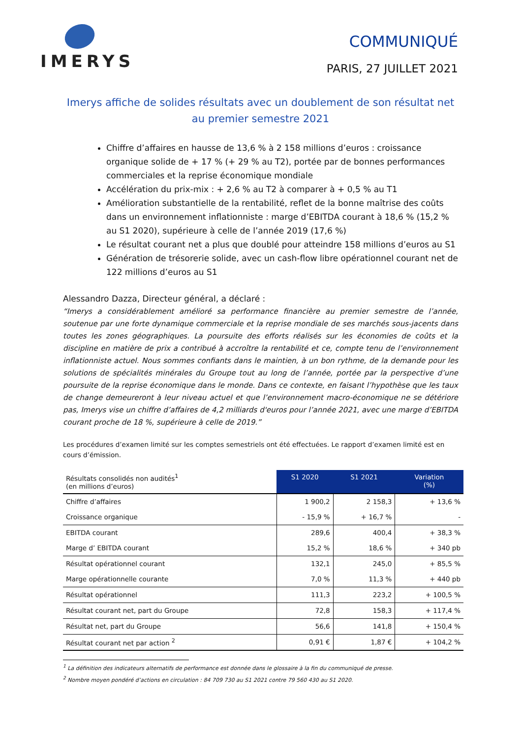IMERYS
COMMUNIQUÉ
PARIS, 27 JUILLET 2021
Imerys affiche de solides résultats avec un doublement de son résultat net
au premier semestre 2021
Chiffre d’affaires en hausse de 13,6 % à 2 158 millions d’euros : croissance organique solide de + 17 % (+ 29 % au T2), portée par de bonnes performances commerciales et la reprise économique mondiale
Accélération du prix-mix : + 2,6 % au T2 à comparer à + 0,5 % au T1
Amélioration substantielle de la rentabilité, reflet de la bonne maîtrise des coûts dans un environnement inflationniste : marge d’EBITDA courant à 18,6 % (15,2 % au S1 2020), supérieure à celle de l’année 2019 (17,6 %)
Le résultat courant net a plus que doublé pour atteindre 158 millions d’euros au S1
Génération de trésorerie solide, avec un cash-flow libre opérationnel courant net de 122 millions d’euros au S1
Alessandro Dazza, Directeur général, a déclaré :
“Imerys a considérablement amélioré sa performance financière au premier semestre de l’année, soutenue par une forte dynamique commerciale et la reprise mondiale de ses marchés sous-jacents dans toutes les zones géographiques. La poursuite des efforts réalisés sur les économies de coûts et la discipline en matière de prix a contribué à accroître la rentabilité et ce, compte tenu de l’environnement inflationniste actuel. Nous sommes confiants dans le maintien, à un bon rythme, de la demande pour les solutions de spécialités minérales du Groupe tout au long de l’année, portée par la perspective d’une poursuite de la reprise économique dans le monde. Dans ce contexte, en faisant l’hypothèse que les taux de change demeureront à leur niveau actuel et que l’environnement macro-économique ne se détériore pas, Imerys vise un chiffre d’affaires de 4,2 milliards d'euros pour l’année 2021, avec une marge d’EBITDA courant proche de 18 %, supérieure à celle de 2019.”
Les procédures d’examen limité sur les comptes semestriels ont été effectuées. Le rapport d’examen limité est en cours d’émission.
| Résultats consolidés non audités<sup>1</sup> (en millions d’euros) | S1 2020 | S1 2021 | Variation (%) |
| Chiffre d’affaires | 1 900,2 | 2 158,3 | + 13,6 % |
| Croissance organique | - 15,9 % | + 16,7 % | - |
| EBITDA courant | 289,6 | 400,4 | + 38,3 % |
| Marge d’ EBITDA courant | 15,2 % | 18,6 % | + 340 pb |
| Résultat opérationnel courant | 132,1 | 245,0 | + 85,5 % |
| Marge opérationnelle courante | 7,0 % | 11,3 % | + 440 pb |
| Résultat opérationnel | 111,3 | 223,2 | + 100,5 % |
| Résultat courant net, part du Groupe | 72,8 | 158,3 | + 117,4 % |
| Résultat net, part du Groupe | 56,6 | 141,8 | + 150,4 % |
| Résultat courant net par action <sup>2</sup> | 0,91 € | 1,87 € | + 104,2 % |
<sup>1</sup> La définition des indicateurs alternatifs de performance est donnée dans le glossaire à la fin du communiqué de presse.
<sup>2</sup> Nombre moyen pondéré d’actions en circulation : 84 709 730 au S1 2021 contre 79 560 430 au S1 2020.